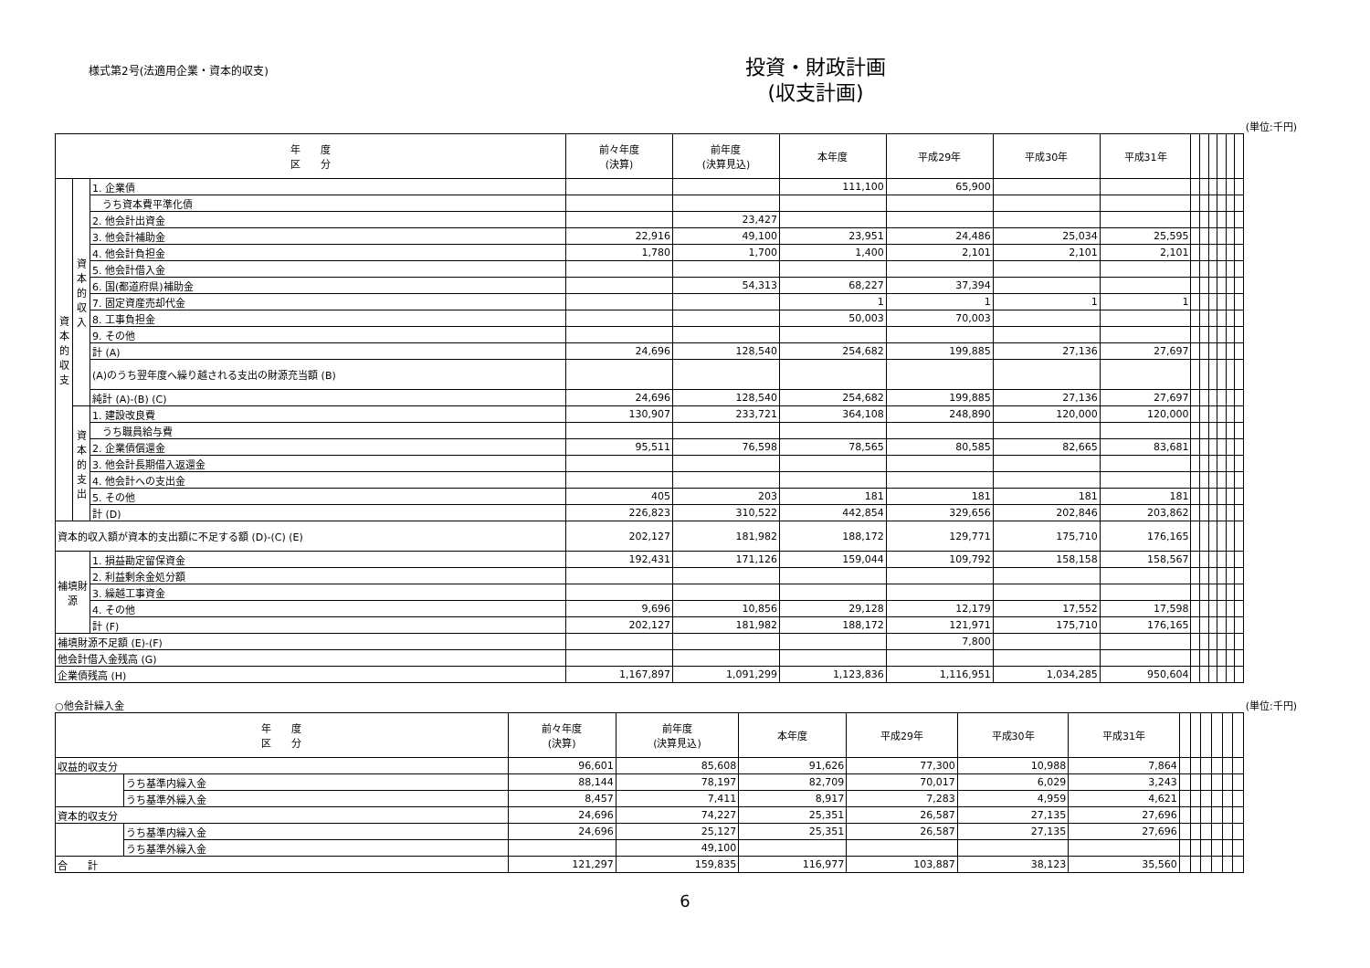様式第2号(法適用企業・資本的収支)
投資・財政計画
(収支計画)
(単位:千円)
| 年 度 区 分 | | | 前々年度 (決算) | 前年度 (決算見込) | 本年度 | 平成29年 | 平成30年 | 平成31年 | | | | | | |
| --- | --- | --- | --- | --- | --- | --- | --- | --- | --- | --- | --- | --- | --- | --- |
| 資本的収支 | 資本的収入 | 1. 企業債 | | | 111,100 | 65,900 | | | | | | | | |
| | | うち資本費平準化債 | | | | | | | | | | | | |
| | | 2. 他会計出資金 | | 23,427 | | | | | | | | | | |
| | | 3. 他会計補助金 | 22,916 | 49,100 | 23,951 | 24,486 | 25,034 | 25,595 | | | | | | |
| | | 4. 他会計負担金 | 1,780 | 1,700 | 1,400 | 2,101 | 2,101 | 2,101 | | | | | | |
| | | 5. 他会計借入金 | | | | | | | | | | | | |
| | | 6. 国(都道府県)補助金 | | 54,313 | 68,227 | 37,394 | | | | | | | | |
| | | 7. 固定資産売却代金 | | | 1 | 1 | 1 | 1 | | | | | | |
| | | 8. 工事負担金 | | | 50,003 | 70,003 | | | | | | | | |
| | | 9. その他 | | | | | | | | | | | | |
| | | 計 (A) | 24,696 | 128,540 | 254,682 | 199,885 | 27,136 | 27,697 | | | | | | |
| | | (A)のうち翌年度へ繰り越される支出の財源充当額 (B) | | | | | | | | | | | | |
| | | 純計 (A)-(B) (C) | 24,696 | 128,540 | 254,682 | 199,885 | 27,136 | 27,697 | | | | | | |
| | 資本的支出 | 1. 建設改良費 | 130,907 | 233,721 | 364,108 | 248,890 | 120,000 | 120,000 | | | | | | |
| | | うち職員給与費 | | | | | | | | | | | | |
| | | 2. 企業債償還金 | 95,511 | 76,598 | 78,565 | 80,585 | 82,665 | 83,681 | | | | | | |
| | | 3. 他会計長期借入返還金 | | | | | | | | | | | | |
| | | 4. 他会計への支出金 | | | | | | | | | | | | |
| | | 5. その他 | 405 | 203 | 181 | 181 | 181 | 181 | | | | | | |
| | | 計 (D) | 226,823 | 310,522 | 442,854 | 329,656 | 202,846 | 203,862 | | | | | | |
| 資本的収入額が資本的支出額に不足する額 (D)-(C) (E) | | | 202,127 | 181,982 | 188,172 | 129,771 | 175,710 | 176,165 | | | | | | |
| 補填財源 | | 1. 損益勘定留保資金 | 192,431 | 171,126 | 159,044 | 109,792 | 158,158 | 158,567 | | | | | | |
| | | 2. 利益剰余金処分額 | | | | | | | | | | | | |
| | | 3. 繰越工事資金 | | | | | | | | | | | | |
| | | 4. その他 | 9,696 | 10,856 | 29,128 | 12,179 | 17,552 | 17,598 | | | | | | |
| | | 計 (F) | 202,127 | 181,982 | 188,172 | 121,971 | 175,710 | 176,165 | | | | | | |
| 補填財源不足額 (E)-(F) | | | | | | 7,800 | | | | | | | | |
| 他会計借入金残高 (G) | | | | | | | | | | | | | | |
| 企業債残高 (H) | | | 1,167,897 | 1,091,299 | 1,123,836 | 1,116,951 | 1,034,285 | 950,604 | | | | | | |
○他会計繰入金 (単位:千円)
| 年 度 区 分 | | 前々年度 (決算) | 前年度 (決算見込) | 本年度 | 平成29年 | 平成30年 | 平成31年 | | | | | | |
| --- | --- | --- | --- | --- | --- | --- | --- | --- | --- | --- | --- | --- | --- |
| 収益的収支分 | | 96,601 | 85,608 | 91,626 | 77,300 | 10,988 | 7,864 | | | | | | |
| | うち基準内繰入金 | 88,144 | 78,197 | 82,709 | 70,017 | 6,029 | 3,243 | | | | | | |
| | うち基準外繰入金 | 8,457 | 7,411 | 8,917 | 7,283 | 4,959 | 4,621 | | | | | | |
| 資本的収支分 | | 24,696 | 74,227 | 25,351 | 26,587 | 27,135 | 27,696 | | | | | | |
| | うち基準内繰入金 | 24,696 | 25,127 | 25,351 | 26,587 | 27,135 | 27,696 | | | | | | |
| | うち基準外繰入金 | | 49,100 | | | | | | | | | | |
| 合 計 | | 121,297 | 159,835 | 116,977 | 103,887 | 38,123 | 35,560 | | | | | | |
6